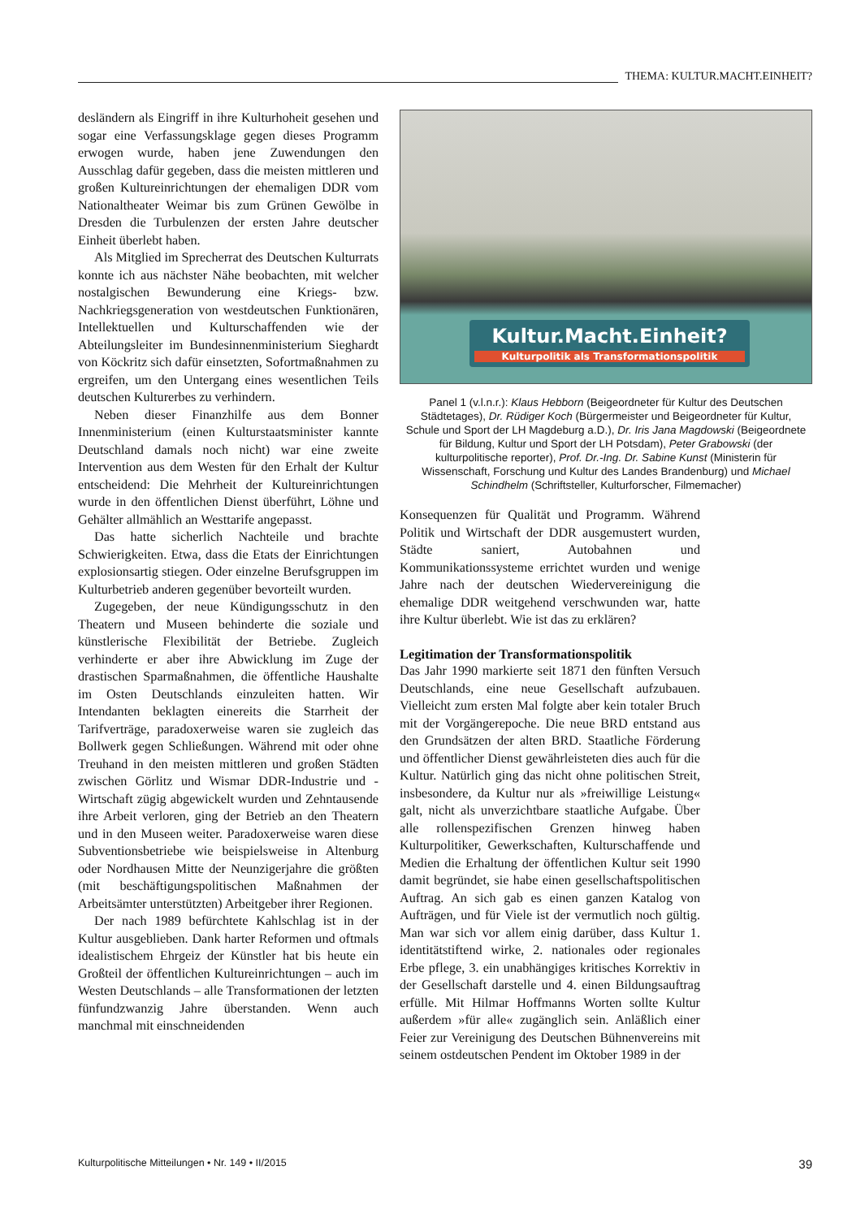THEMA: KULTUR.MACHT.EINHEIT?
desländern als Eingriff in ihre Kulturhoheit gesehen und sogar eine Verfassungsklage gegen dieses Programm erwogen wurde, haben jene Zuwendungen den Ausschlag dafür gegeben, dass die meisten mittleren und großen Kultureinrichtungen der ehemaligen DDR vom Nationaltheater Weimar bis zum Grünen Gewölbe in Dresden die Turbulenzen der ersten Jahre deutscher Einheit überlebt haben.
Als Mitglied im Sprecherrat des Deutschen Kulturrats konnte ich aus nächster Nähe beobachten, mit welcher nostalgischen Bewunderung eine Kriegs- bzw. Nachkriegsgeneration von westdeutschen Funktionären, Intellektuellen und Kulturschaffenden wie der Abteilungsleiter im Bundesinnenministerium Sieghardt von Köckritz sich dafür einsetzten, Sofortmaßnahmen zu ergreifen, um den Untergang eines wesentlichen Teils deutschen Kulturerbes zu verhindern.
Neben dieser Finanzhilfe aus dem Bonner Innenministerium (einen Kulturstaatsminister kannte Deutschland damals noch nicht) war eine zweite Intervention aus dem Westen für den Erhalt der Kultur entscheidend: Die Mehrheit der Kultureinrichtungen wurde in den öffentlichen Dienst überführt, Löhne und Gehälter allmählich an Westtarife angepasst.
Das hatte sicherlich Nachteile und brachte Schwierigkeiten. Etwa, dass die Etats der Einrichtungen explosionsartig stiegen. Oder einzelne Berufsgruppen im Kulturbetrieb anderen gegenüber bevorteilt wurden.
Zugegeben, der neue Kündigungsschutz in den Theatern und Museen behinderte die soziale und künstlerische Flexibilität der Betriebe. Zugleich verhinderte er aber ihre Abwicklung im Zuge der drastischen Sparmaßnahmen, die öffentliche Haushalte im Osten Deutschlands einzuleiten hatten. Wir Intendanten beklagten einereits die Starrheit der Tarifverträge, paradoxerweise waren sie zugleich das Bollwerk gegen Schließungen. Während mit oder ohne Treuhand in den meisten mittleren und großen Städten zwischen Görlitz und Wismar DDR-Industrie und -Wirtschaft zügig abgewickelt wurden und Zehntausende ihre Arbeit verloren, ging der Betrieb an den Theatern und in den Museen weiter. Paradoxerweise waren diese Subventionsbetriebe wie beispielsweise in Altenburg oder Nordhausen Mitte der Neunzigerjahre die größten (mit beschäftigungspolitischen Maßnahmen der Arbeitsämter unterstützten) Arbeitgeber ihrer Regionen.
Der nach 1989 befürchtete Kahlschlag ist in der Kultur ausgeblieben. Dank harter Reformen und oftmals idealistischem Ehrgeiz der Künstler hat bis heute ein Großteil der öffentlichen Kultureinrichtungen – auch im Westen Deutschlands – alle Transformationen der letzten fünfundzwanzig Jahre überstanden. Wenn auch manchmal mit einschneidenden
Kultur.Macht.Einheit?
Kulturpolitik als Transformationspolitik
Panel 1 (v.l.n.r.): Klaus Hebborn (Beigeordneter für Kultur des Deutschen Städtetages), Dr. Rüdiger Koch (Bürgermeister und Beigeordneter für Kultur, Schule und Sport der LH Magdeburg a.D.), Dr. Iris Jana Magdowski (Beigeordnete für Bildung, Kultur und Sport der LH Potsdam), Peter Grabowski (der kulturpolitische reporter), Prof. Dr.-Ing. Dr. Sabine Kunst (Ministerin für Wissenschaft, Forschung und Kultur des Landes Brandenburg) und Michael Schindhelm (Schriftsteller, Kulturforscher, Filmemacher)
Konsequenzen für Qualität und Programm. Während Politik und Wirtschaft der DDR ausgemustert wurden, Städte saniert, Autobahnen und Kommunikationssysteme errichtet wurden und wenige Jahre nach der deutschen Wiedervereinigung die ehemalige DDR weitgehend verschwunden war, hatte ihre Kultur überlebt. Wie ist das zu erklären?
Legitimation der Transformationspolitik
Das Jahr 1990 markierte seit 1871 den fünften Versuch Deutschlands, eine neue Gesellschaft aufzubauen. Vielleicht zum ersten Mal folgte aber kein totaler Bruch mit der Vorgängerepoche. Die neue BRD entstand aus den Grundsätzen der alten BRD. Staatliche Förderung und öffentlicher Dienst gewährleisteten dies auch für die Kultur. Natürlich ging das nicht ohne politischen Streit, insbesondere, da Kultur nur als »freiwillige Leistung« galt, nicht als unverzichtbare staatliche Aufgabe. Über alle rollenspezifischen Grenzen hinweg haben Kulturpolitiker, Gewerkschaften, Kulturschaffende und Medien die Erhaltung der öffentlichen Kultur seit 1990 damit begründet, sie habe einen gesellschaftspolitischen Auftrag. An sich gab es einen ganzen Katalog von Aufträgen, und für Viele ist der vermutlich noch gültig. Man war sich vor allem einig darüber, dass Kultur 1. identitätstiftend wirke, 2. nationales oder regionales Erbe pflege, 3. ein unabhängiges kritisches Korrektiv in der Gesellschaft darstelle und 4. einen Bildungsauftrag erfülle. Mit Hilmar Hoffmanns Worten sollte Kultur außerdem »für alle« zugänglich sein. Anläßlich einer Feier zur Vereinigung des Deutschen Bühnenvereins mit seinem ostdeutschen Pendent im Oktober 1989 in der
Kulturpolitische Mitteilungen • Nr. 149 • II/2015 39